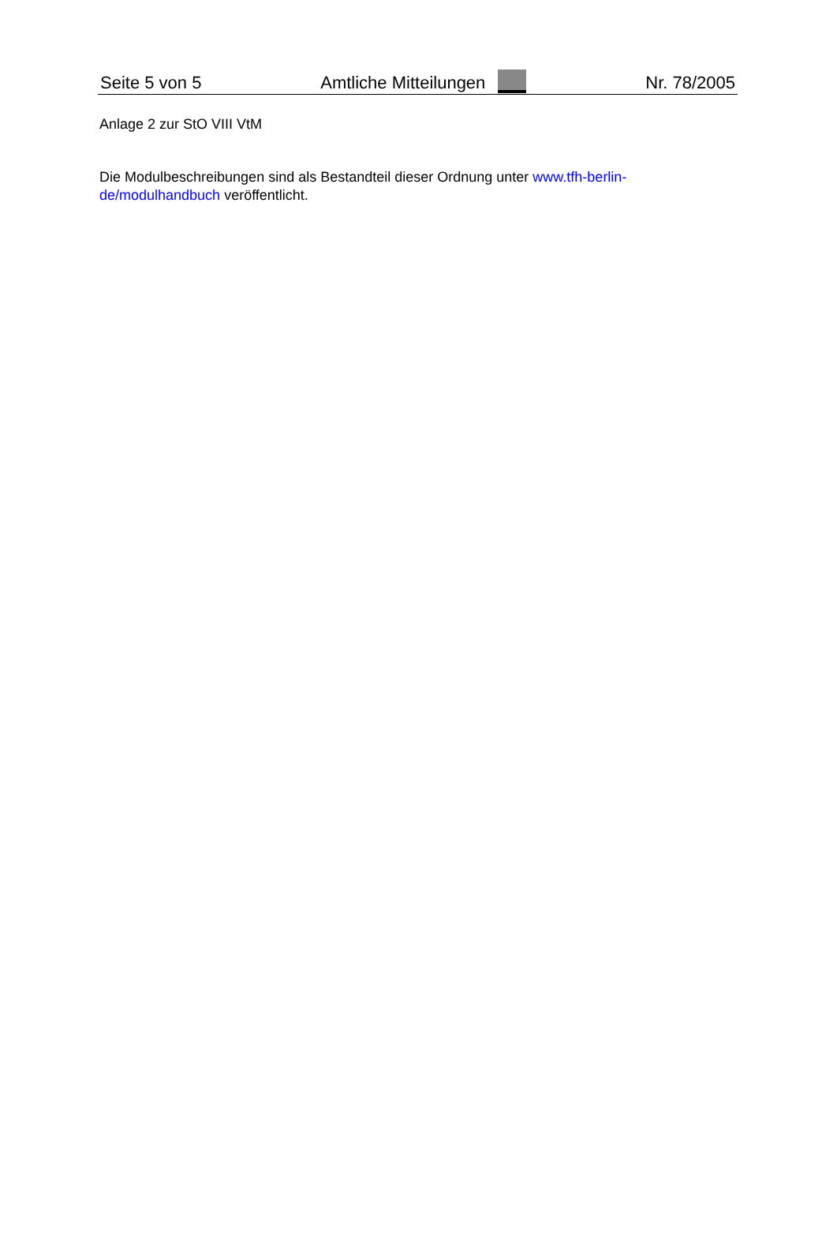Seite 5 von 5 Amtliche Mitteilungen Nr. 78/2005
Anlage 2 zur StO VIII VtM
Die Modulbeschreibungen sind als Bestandteil dieser Ordnung unter www.tfh-berlin-de/modulhandbuch veröffentlicht.